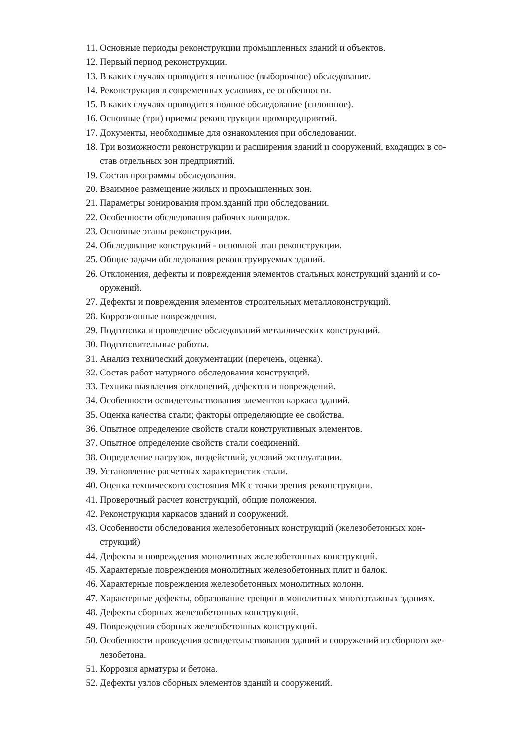11. Основные периоды реконструкции промышленных зданий и объектов.
12. Первый период реконструкции.
13. В каких случаях проводится неполное (выборочное) обследование.
14. Реконструкция в современных условиях, ее особенности.
15. В каких случаях проводится полное обследование (сплошное).
16. Основные (три) приемы реконструкции промпредприятий.
17. Документы, необходимые для ознакомления при обследовании.
18. Три возможности реконструкции и расширения зданий и сооружений, входящих в со-
став отдельных зон предприятий.
19. Состав программы обследования.
20. Взаимное размещение жилых и промышленных зон.
21. Параметры зонирования пром.зданий при обследовании.
22. Особенности обследования рабочих площадок.
23. Основные этапы реконструкции.
24. Обследование конструкций - основной этап реконструкции.
25. Общие задачи обследования реконструируемых зданий.
26. Отклонения, дефекты и повреждения элементов стальных конструкций зданий и со-
оружений.
27. Дефекты и повреждения элементов строительных металлоконструкций.
28. Коррозионные повреждения.
29. Подготовка и проведение обследований металлических конструкций.
30. Подготовительные работы.
31. Анализ технический документации (перечень, оценка).
32. Состав работ натурного обследования конструкций.
33. Техника выявления отклонений, дефектов и повреждений.
34. Особенности освидетельствования элементов каркаса зданий.
35. Оценка качества стали; факторы определяющие ее свойства.
36. Опытное определение свойств стали конструктивных элементов.
37. Опытное определение свойств стали соединений.
38. Определение нагрузок, воздействий, условий эксплуатации.
39. Установление расчетных характеристик стали.
40. Оценка технического состояния МК с точки зрения реконструкции.
41. Проверочный расчет конструкций, общие положения.
42. Реконструкция каркасов зданий и сооружений.
43. Особенности обследования железобетонных конструкций (железобетонных кон-
струкций)
44. Дефекты и повреждения монолитных железобетонных конструкций.
45. Характерные повреждения монолитных железобетонных плит и балок.
46. Характерные повреждения железобетонных монолитных колонн.
47. Характерные дефекты, образование трещин в монолитных многоэтажных зданиях.
48. Дефекты сборных железобетонных конструкций.
49. Повреждения сборных железобетонных конструкций.
50. Особенности проведения освидетельствования зданий и сооружений из сборного же-
лезобетона.
51. Коррозия арматуры и бетона.
52. Дефекты узлов сборных элементов зданий и сооружений.